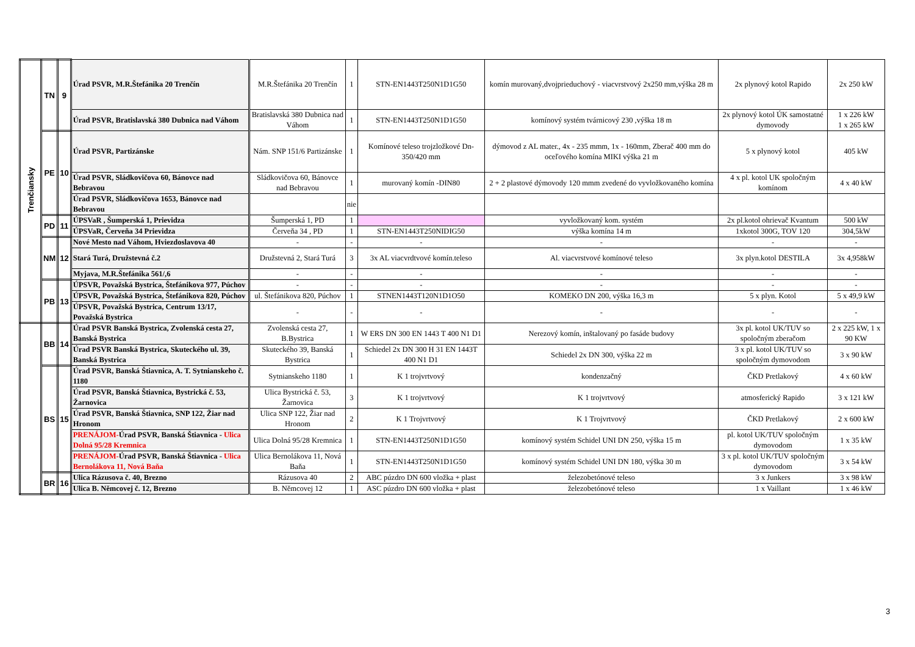| Trenčiansky | TN | 9 | Úrad PSVR, M.R.Štefánika 20 Trenčín | M.R.Štefánika 20 Trenčín | 1 | STN-EN1443T250N1D1G50 | komín murovaný,dvojprieduchový - viacvrstvový 2x250 mm,výška 28 m | 2x plynový kotol Rapido | 2x 250 kW |
| | | | Úrad PSVR, Bratislavská 380 Dubnica nad Váhom | Bratislavská 380 Dubnica nad Váhom | 1 | STN-EN1443T250N1D1G50 | komínový systém tvárnicový 230 ,výška 18 m | 2x plynový kotol ÚK samostatné dymovody | 1 x 226 kW 1 x 265 kW |
| | PE | 10 | Úrad PSVR, Partizánske | Nám. SNP 151/6 Partizánske | 1 | Komínové teleso trojzložkové Dn-350/420 mm | dýmovod z AL mater., 4x - 235 mmm, 1x - 160mm, Zberač 400 mm do oceľového komína MIKI výška 21 m | 5 x plynový kotol | 405 kW |
| | | | Úrad PSVR, Sládkovičova 60, Bánovce nad Bebravou | Sládkovičova 60, Bánovce nad Bebravou | 1 | murovaný komín -DIN80 | 2 + 2 plastové dýmovody 120 mmm zvedené do vyvložkovaného komína | 4 x pl. kotol UK spoločným komínom | 4 x 40 kW |
| | | | Úrad PSVR, Sládkovičova 1653, Bánovce nad Bebravou | | nie | | | | |
| | PD | 11 | ÚPSVaR , Šumperská 1, Prievidza | Šumperská 1, PD | 1 | | vyvložkovaný kom. systém | 2x pl.kotol ohrievač Kvantum | 500 kW |
| | | | ÚPSVaR, Červeňa 34 Prievidza | Červeňa 34 , PD | 1 | STN-EN1443T250NIDIG50 | výška komína 14 m | 1xkotol 300G, TOV 120 | 304,5kW |
| | NM | 12 | Nové Mesto nad Váhom, Hviezdoslavova 40 | - | - | - | - | - | - |
| | | | Stará Turá, Družstevná č.2 | Družstevná 2, Stará Turá | 3 | 3x AL viacvrdtvové komín.teleso | Al. viacvrstvové komínové teleso | 3x plyn.kotol DESTILA | 3x 4,958kW |
| | | | Myjava, M.R.Štefánika 561/,6 | - | - | - | - | - | - |
| | PB | 13 | ÚPSVR, Považská Bystrica, Štefánikova 977, Púchov | - | - | - | - | - | - |
| | | | ÚPSVR, Považská Bystrica, Štefánikova 820, Púchov | ul. Štefánikova 820, Púchov | 1 | STNEN1443T120N1D1O50 | KOMEKO DN 200, výška 16,3 m | 5 x plyn. Kotol | 5 x 49,9 kW |
| | | | ÚPSVR, Považská Bystrica, Centrum 13/17, Považská Bystrica | - | - | - | - | - | - |
| | BB | 14 | Úrad PSVR Banská Bystrica, Zvolenská cesta 27, Banská Bystrica | Zvolenská cesta 27, B.Bystrica | 1 | W ERS DN 300 EN 1443 T 400 N1 D1 | Nerezový komín, inštalovaný po fasáde budovy | 3x pl. kotol UK/TUV so spoločným zberačom | 2 x 225 kW, 1 x 90 KW |
| | | | Úrad PSVR Banská Bystrica, Skuteckého ul. 39, Banská Bystrica | Skuteckého 39, Banská Bystrica | 1 | Schiedel 2x DN 300 H 31 EN 1443T 400 N1 D1 | Schiedel 2x DN 300, výška 22 m | 3 x pl. kotol UK/TUV so spoločným dymovodom | 3 x 90 kW |
| | BS | 15 | Úrad PSVR, Banská Štiavnica, A. T. Sytnianskeho č. 1180 | Sytnianskeho 1180 | 1 | K 1 trojvrtvový | kondenzačný | ČKD Pretlakový | 4 x 60 kW |
| | | | Úrad PSVR, Banská Štiavnica, Bystrická č. 53, Žarnovica | Ulica Bystrická č. 53, Žarnovica | 3 | K 1 trojvrtvový | K 1 trojvrtvový | atmosferický Rapido | 3 x 121 kW |
| | | | Úrad PSVR, Banská Štiavnica, SNP 122, Žiar nad Hronom | Ulica SNP 122, Žiar nad Hronom | 2 | K 1 Trojvrtvový | K 1 Trojvrtvový | ČKD Pretlakový | 2 x 600 kW |
| | | | PRENÁJOM- Úrad PSVR, Banská Štiavnica - Ulica Dolná 95/28 Kremnica | Ulica Dolná 95/28 Kremnica | 1 | STN-EN1443T250N1D1G50 | komínový systém Schidel UNI DN 250, výška 15 m | pl. kotol UK/TUV spoločným dymovodom | 1 x 35 kW |
| | | | PRENÁJOM- Úrad PSVR, Banská Štiavnica - Ulica Bernolákova 11, Nová Baňa | Ulica Bernolákova 11, Nová Baňa | 1 | STN-EN1443T250N1D1G50 | komínový systém Schidel UNI DN 180, výška 30 m | 3 x pl. kotol UK/TUV spoločným dymovodom | 3 x 54 kW |
| | BR | 16 | Ulica Rázusova č. 40, Brezno | Rázusova 40 | 2 | ABC púzdro DN 600 vložka + plast | železobetónové teleso | 3 x Junkers | 3 x 98 kW |
| | | | Ulica B. Němcovej č. 12, Brezno | B. Němcovej 12 | 1 | ASC púzdro DN 600 vložka + plast | železobetónové teleso | 1 x Vaillant | 1 x 46 kW |
3